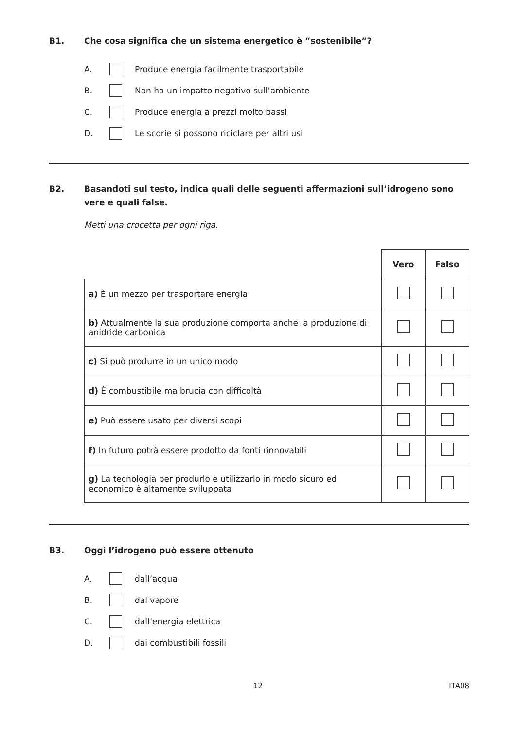B1. Che cosa significa che un sistema energetico è “sostenibile”?
A. Produce energia facilmente trasportabile
B. Non ha un impatto negativo sull’ambiente
C. Produce energia a prezzi molto bassi
D. Le scorie si possono riciclare per altri usi
B2. Basandoti sul testo, indica quali delle seguenti affermazioni sull’idrogeno sono vere e quali false.
Metti una crocetta per ogni riga.
| | Vero | Falso |
| a) È un mezzo per trasportare energia | | |
| b) Attualmente la sua produzione comporta anche la produzione di anidride carbonica | | |
| c) Si può produrre in un unico modo | | |
| d) È combustibile ma brucia con difficoltà | | |
| e) Può essere usato per diversi scopi | | |
| f) In futuro potrà essere prodotto da fonti rinnovabili | | |
| g) La tecnologia per produrlo e utilizzarlo in modo sicuro ed economico è altamente sviluppata | | |
B3. Oggi l’idrogeno può essere ottenuto
A. dall’acqua
B. dal vapore
C. dall’energia elettrica
D. dai combustibili fossili
12 ITA08